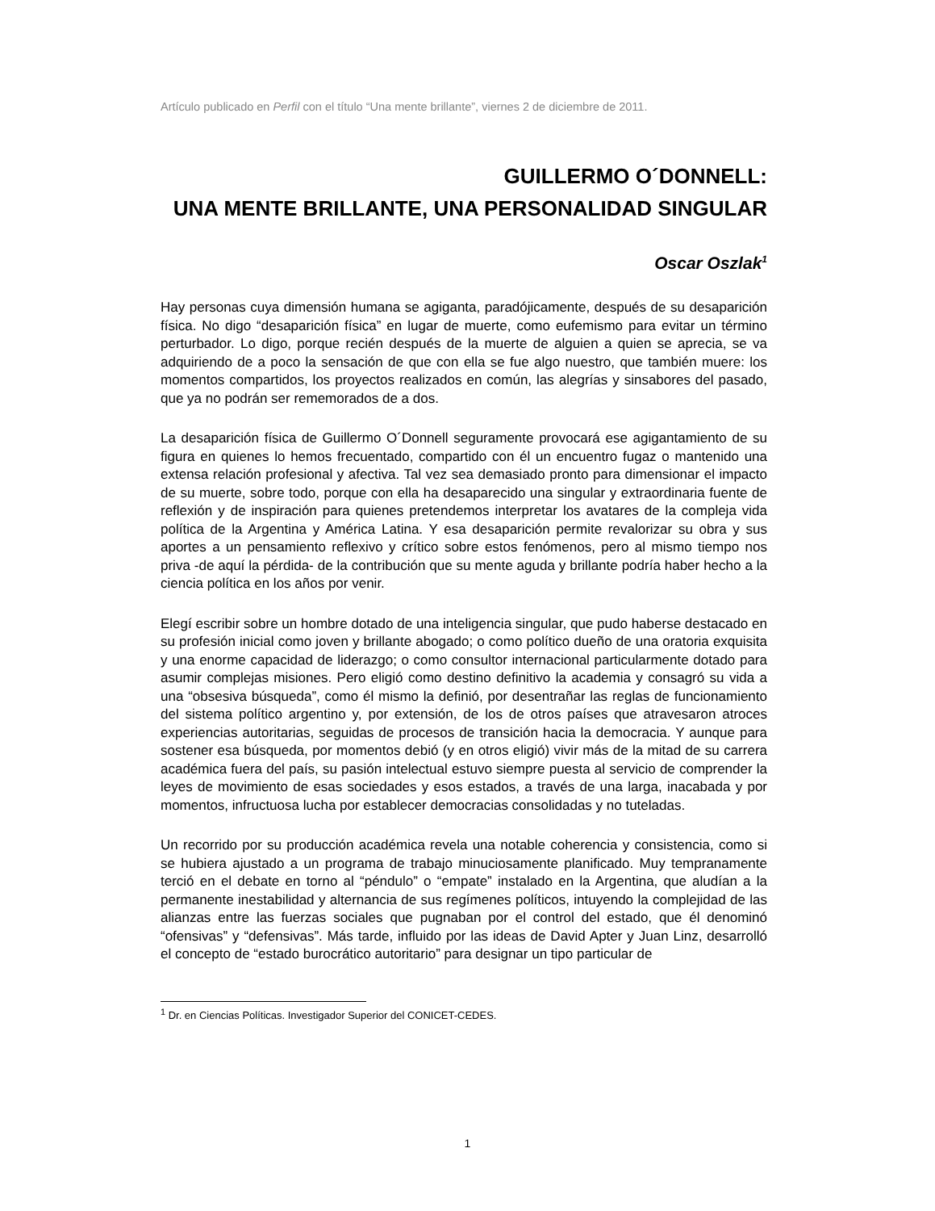Artículo publicado en Perfil con el título “Una mente brillante”, viernes 2 de diciembre de 2011.
GUILLERMO O´DONNELL:
UNA MENTE BRILLANTE, UNA PERSONALIDAD SINGULAR
Oscar Oszlak<sup>1</sup>
Hay personas cuya dimensión humana se agiganta, paradójicamente, después de su desaparición física. No digo “desaparición física” en lugar de muerte, como eufemismo para evitar un término perturbador. Lo digo, porque recién después de la muerte de alguien a quien se aprecia, se va adquiriendo de a poco la sensación de que con ella se fue algo nuestro, que también muere: los momentos compartidos, los proyectos realizados en común, las alegrías y sinsabores del pasado, que ya no podrán ser rememorados de a dos.
La desaparición física de Guillermo O´Donnell seguramente provocará ese agigantamiento de su figura en quienes lo hemos frecuentado, compartido con él un encuentro fugaz o mantenido una extensa relación profesional y afectiva. Tal vez sea demasiado pronto para dimensionar el impacto de su muerte, sobre todo, porque con ella ha desaparecido una singular y extraordinaria fuente de reflexión y de inspiración para quienes pretendemos interpretar los avatares de la compleja vida política de la Argentina y América Latina. Y esa desaparición permite revalorizar su obra y sus aportes a un pensamiento reflexivo y crítico sobre estos fenómenos, pero al mismo tiempo nos priva -de aquí la pérdida- de la contribución que su mente aguda y brillante podría haber hecho a la ciencia política en los años por venir.
Elegí escribir sobre un hombre dotado de una inteligencia singular, que pudo haberse destacado en su profesión inicial como joven y brillante abogado; o como político dueño de una oratoria exquisita y una enorme capacidad de liderazgo; o como consultor internacional particularmente dotado para asumir complejas misiones. Pero eligió como destino definitivo la academia y consagró su vida a una “obsesiva búsqueda”, como él mismo la definió, por desentrañar las reglas de funcionamiento del sistema político argentino y, por extensión, de los de otros países que atravesaron atroces experiencias autoritarias, seguidas de procesos de transición hacia la democracia. Y aunque para sostener esa búsqueda, por momentos debió (y en otros eligió) vivir más de la mitad de su carrera académica fuera del país, su pasión intelectual estuvo siempre puesta al servicio de comprender la leyes de movimiento de esas sociedades y esos estados, a través de una larga, inacabada y por momentos, infructuosa lucha por establecer democracias consolidadas y no tuteladas.
Un recorrido por su producción académica revela una notable coherencia y consistencia, como si se hubiera ajustado a un programa de trabajo minuciosamente planificado. Muy tempranamente terció en el debate en torno al “péndulo” o “empate” instalado en la Argentina, que aludían a la permanente inestabilidad y alternancia de sus regímenes políticos, intuyendo la complejidad de las alianzas entre las fuerzas sociales que pugnaban por el control del estado, que él denominó “ofensivas” y “defensivas”. Más tarde, influido por las ideas de David Apter y Juan Linz, desarrolló el concepto de “estado burocrático autoritario” para designar un tipo particular de
<sup>1</sup> Dr. en Ciencias Políticas. Investigador Superior del CONICET-CEDES.
1